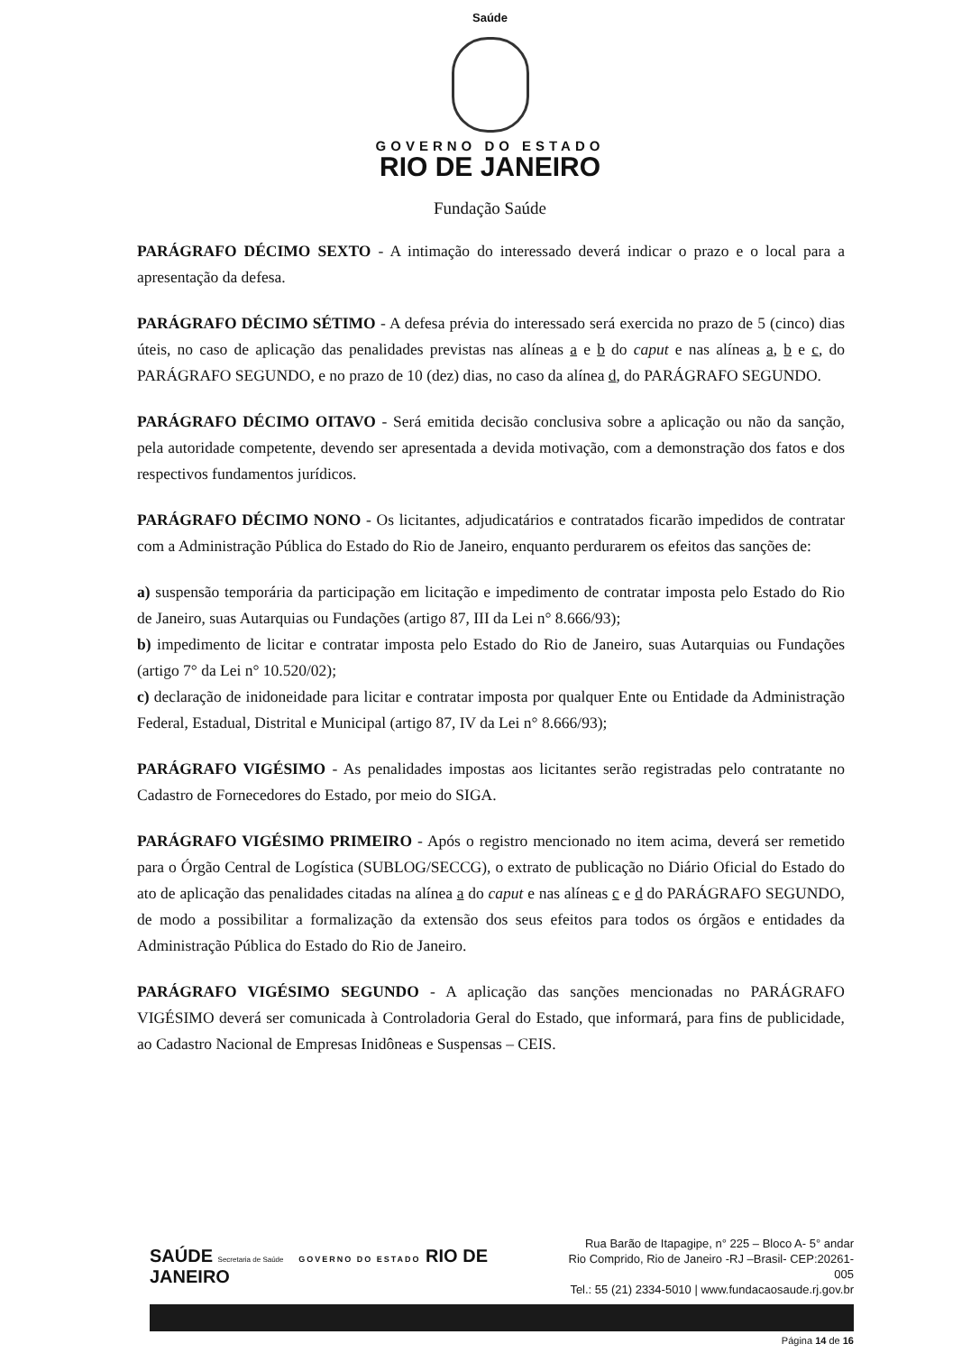Saúde
GOVERNO DO ESTADO
RIO DE JANEIRO
Fundação Saúde
PARÁGRAFO DÉCIMO SEXTO - A intimação do interessado deverá indicar o prazo e o local para a apresentação da defesa.
PARÁGRAFO DÉCIMO SÉTIMO - A defesa prévia do interessado será exercida no prazo de 5 (cinco) dias úteis, no caso de aplicação das penalidades previstas nas alíneas a e b do caput e nas alíneas a, b e c, do PARÁGRAFO SEGUNDO, e no prazo de 10 (dez) dias, no caso da alínea d, do PARÁGRAFO SEGUNDO.
PARÁGRAFO DÉCIMO OITAVO - Será emitida decisão conclusiva sobre a aplicação ou não da sanção, pela autoridade competente, devendo ser apresentada a devida motivação, com a demonstração dos fatos e dos respectivos fundamentos jurídicos.
PARÁGRAFO DÉCIMO NONO - Os licitantes, adjudicatários e contratados ficarão impedidos de contratar com a Administração Pública do Estado do Rio de Janeiro, enquanto perdurarem os efeitos das sanções de:
a) suspensão temporária da participação em licitação e impedimento de contratar imposta pelo Estado do Rio de Janeiro, suas Autarquias ou Fundações (artigo 87, III da Lei n° 8.666/93);
b) impedimento de licitar e contratar imposta pelo Estado do Rio de Janeiro, suas Autarquias ou Fundações (artigo 7° da Lei n° 10.520/02);
c) declaração de inidoneidade para licitar e contratar imposta por qualquer Ente ou Entidade da Administração Federal, Estadual, Distrital e Municipal (artigo 87, IV da Lei n° 8.666/93);
PARÁGRAFO VIGÉSIMO - As penalidades impostas aos licitantes serão registradas pelo contratante no Cadastro de Fornecedores do Estado, por meio do SIGA.
PARÁGRAFO VIGÉSIMO PRIMEIRO - Após o registro mencionado no item acima, deverá ser remetido para o Órgão Central de Logística (SUBLOG/SECCG), o extrato de publicação no Diário Oficial do Estado do ato de aplicação das penalidades citadas na alínea a do caput e nas alíneas c e d do PARÁGRAFO SEGUNDO, de modo a possibilitar a formalização da extensão dos seus efeitos para todos os órgãos e entidades da Administração Pública do Estado do Rio de Janeiro.
PARÁGRAFO VIGÉSIMO SEGUNDO - A aplicação das sanções mencionadas no PARÁGRAFO VIGÉSIMO deverá ser comunicada à Controladoria Geral do Estado, que informará, para fins de publicidade, ao Cadastro Nacional de Empresas Inidôneas e Suspensas – CEIS.
SAÚDE Secretaria de Saúde GOVERNO DO ESTADO RIO DE JANEIRO
Rua Barão de Itapagipe, n° 225 – Bloco A- 5° andar
Rio Comprido, Rio de Janeiro -RJ –Brasil- CEP:20261-005
Tel.: 55 (21) 2334-5010 | www.fundacaosaude.rj.gov.br
Página 14 de 16